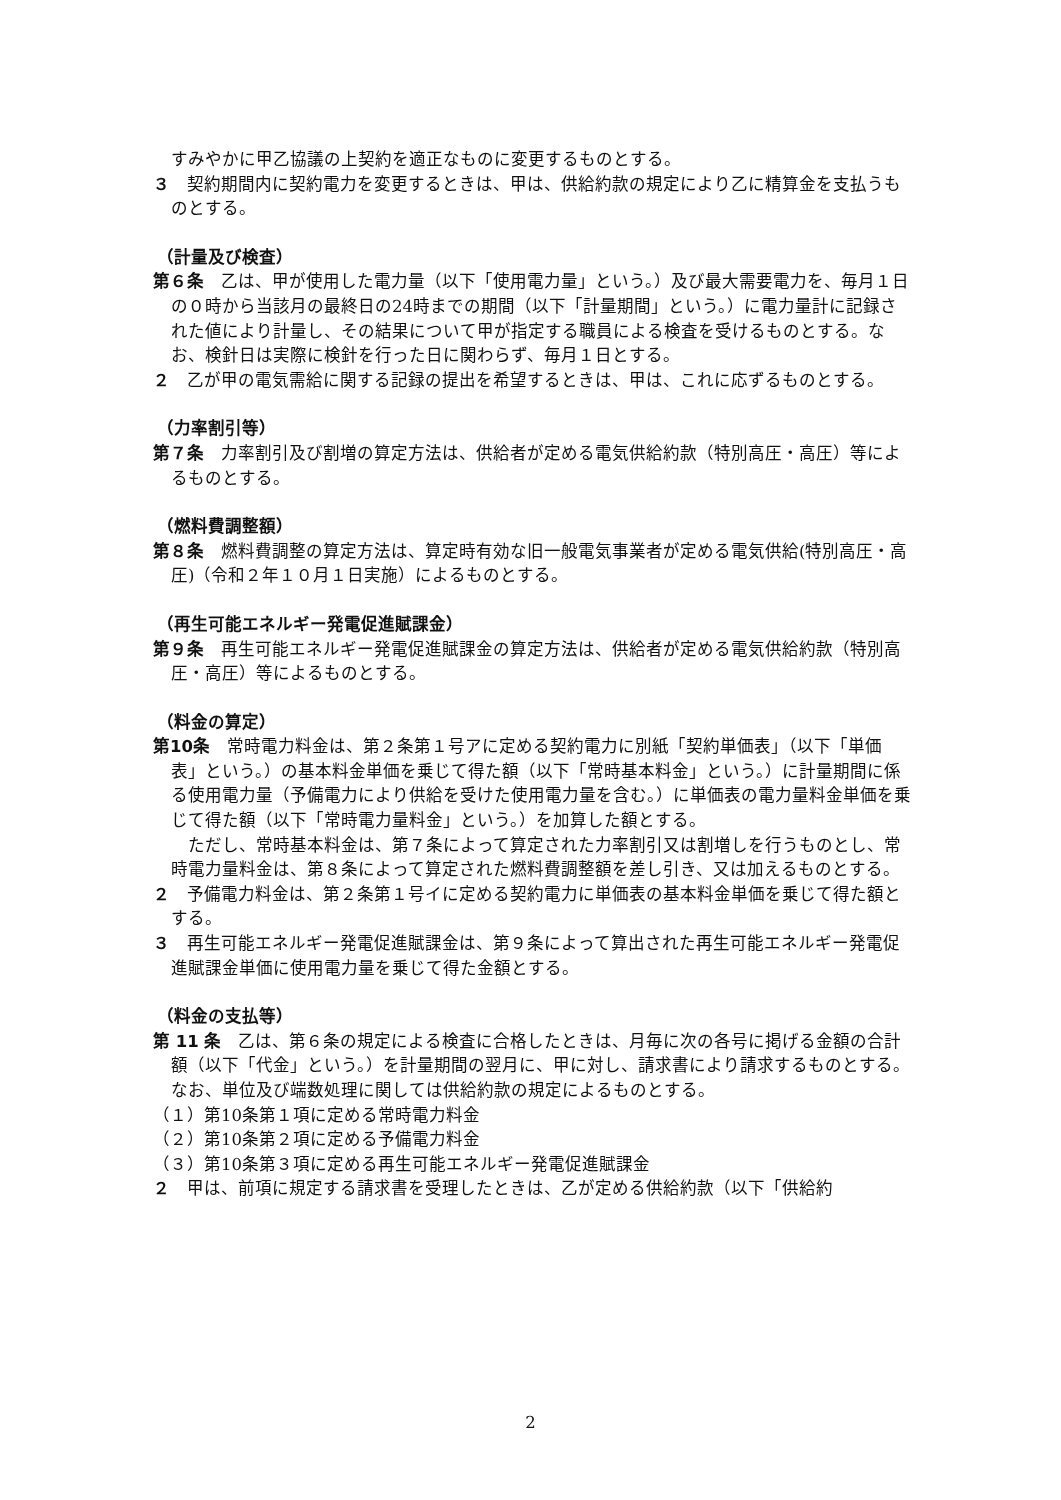すみやかに甲乙協議の上契約を適正なものに変更するものとする。
３　契約期間内に契約電力を変更するときは、甲は、供給約款の規定により乙に精算金を支払うものとする。
（計量及び検査）
第６条　乙は、甲が使用した電力量（以下「使用電力量」という。）及び最大需要電力を、毎月１日の０時から当該月の最終日の24時までの期間（以下「計量期間」という。）に電力量計に記録された値により計量し、その結果について甲が指定する職員による検査を受けるものとする。なお、検針日は実際に検針を行った日に関わらず、毎月１日とする。
２　乙が甲の電気需給に関する記録の提出を希望するときは、甲は、これに応ずるものとする。
（力率割引等）
第７条　力率割引及び割増の算定方法は、供給者が定める電気供給約款（特別高圧・高圧）等によるものとする。
（燃料費調整額）
第８条　燃料費調整の算定方法は、算定時有効な旧一般電気事業者が定める電気供給(特別高圧・高圧)（令和２年１０月１日実施）によるものとする。
（再生可能エネルギー発電促進賦課金）
第９条　再生可能エネルギー発電促進賦課金の算定方法は、供給者が定める電気供給約款（特別高圧・高圧）等によるものとする。
（料金の算定）
第10条　常時電力料金は、第２条第１号アに定める契約電力に別紙「契約単価表」（以下「単価表」という。）の基本料金単価を乗じて得た額（以下「常時基本料金」という。）に計量期間に係る使用電力量（予備電力により供給を受けた使用電力量を含む。）に単価表の電力量料金単価を乗じて得た額（以下「常時電力量料金」という。）を加算した額とする。
　ただし、常時基本料金は、第７条によって算定された力率割引又は割増しを行うものとし、常時電力量料金は、第８条によって算定された燃料費調整額を差し引き、又は加えるものとする。
２　予備電力料金は、第２条第１号イに定める契約電力に単価表の基本料金単価を乗じて得た額とする。
３　再生可能エネルギー発電促進賦課金は、第９条によって算出された再生可能エネルギー発電促進賦課金単価に使用電力量を乗じて得た金額とする。
（料金の支払等）
第 11 条　乙は、第６条の規定による検査に合格したときは、月毎に次の各号に掲げる金額の合計額（以下「代金」という。）を計量期間の翌月に、甲に対し、請求書により請求するものとする。なお、単位及び端数処理に関しては供給約款の規定によるものとする。
（１）第10条第１項に定める常時電力料金
（２）第10条第２項に定める予備電力料金
（３）第10条第３項に定める再生可能エネルギー発電促進賦課金
２　甲は、前項に規定する請求書を受理したときは、乙が定める供給約款（以下「供給約
2